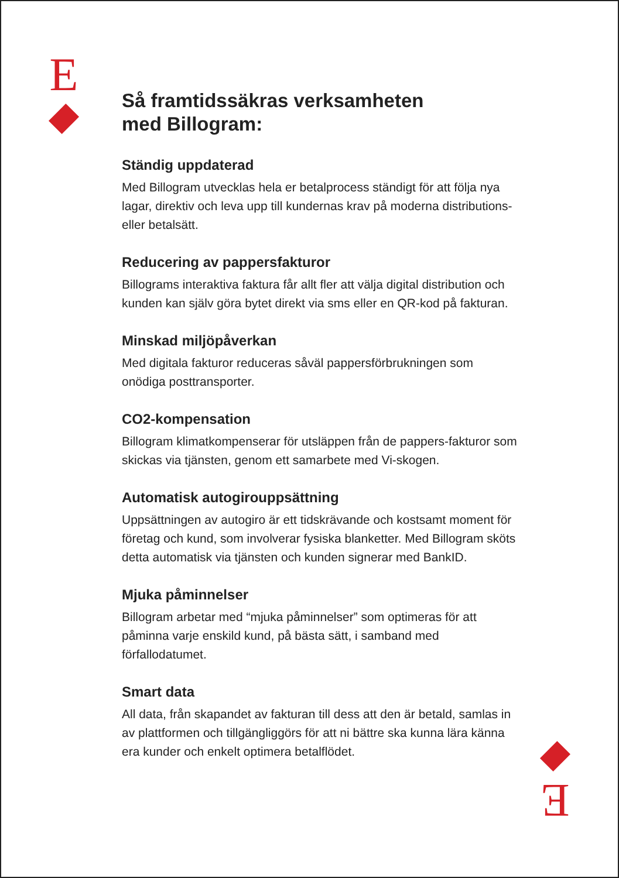E
Så framtidssäkras verksamheten
med Billogram:
Ständig uppdaterad
Med Billogram utvecklas hela er betalprocess ständigt för att följa nya lagar, direktiv och leva upp till kundernas krav på moderna distributions- eller betalsätt.
Reducering av pappersfakturor
Billograms interaktiva faktura får allt fler att välja digital distribution och kunden kan själv göra bytet direkt via sms eller en QR-kod på fakturan.
Minskad miljöpåverkan
Med digitala fakturor reduceras såväl pappersförbrukningen som onödiga posttransporter.
CO2-kompensation
Billogram klimatkompenserar för utsläppen från de pappers-fakturor som skickas via tjänsten, genom ett samarbete med Vi-skogen.
Automatisk autogirouppsättning
Uppsättningen av autogiro är ett tidskrävande och kostsamt moment för företag och kund, som involverar fysiska blanketter. Med Billogram sköts detta automatisk via tjänsten och kunden signerar med BankID.
Mjuka påminnelser
Billogram arbetar med “mjuka påminnelser” som optimeras för att påminna varje enskild kund, på bästa sätt, i samband med förfallodatumet.
Smart data
All data, från skapandet av fakturan till dess att den är betald, samlas in av plattformen och tillgängliggörs för att ni bättre ska kunna lära känna era kunder och enkelt optimera betalflödet.
E